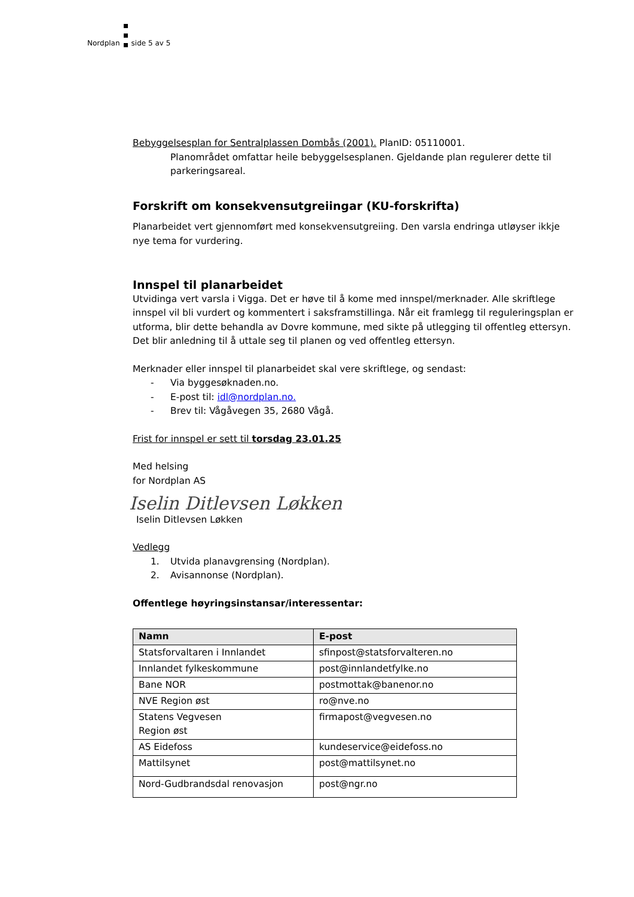Nordplan
side 5 av 5
Bebyggelsesplan for Sentralplassen Dombås (2001). PlanID: 05110001.
Planområdet omfattar heile bebyggelsesplanen. Gjeldande plan regulerer dette til parkeringsareal.
Forskrift om konsekvensutgreiingar (KU-forskrifta)
Planarbeidet vert gjennomført med konsekvensutgreiing. Den varsla endringa utløyser ikkje nye tema for vurdering.
Innspel til planarbeidet
Utvidinga vert varsla i Vigga. Det er høve til å kome med innspel/merknader. Alle skriftlege innspel vil bli vurdert og kommentert i saksframstillinga. Når eit framlegg til reguleringsplan er utforma, blir dette behandla av Dovre kommune, med sikte på utlegging til offentleg ettersyn. Det blir anledning til å uttale seg til planen og ved offentleg ettersyn.
Merknader eller innspel til planarbeidet skal vere skriftlege, og sendast:
- Via byggesøknaden.no.
- E-post til: idl@nordplan.no.
- Brev til: Vågåvegen 35, 2680 Vågå.
Frist for innspel er sett til torsdag 23.01.25
Med helsing
for Nordplan AS
Iselin Ditlevsen Løkken
Iselin Ditlevsen Løkken
Vedlegg
1. Utvida planavgrensing (Nordplan).
2. Avisannonse (Nordplan).
Offentlege høyringsinstansar/interessentar:
| Namn | E-post |
| --- | --- |
| Statsforvaltaren i Innlandet | sfinpost@statsforvalteren.no |
| Innlandet fylkeskommune | post@innlandetfylke.no |
| Bane NOR | postmottak@banenor.no |
| NVE Region øst | ro@nve.no |
| Statens Vegvesen Region øst | firmapost@vegvesen.no |
| AS Eidefoss | kundeservice@eidefoss.no |
| Mattilsynet | post@mattilsynet.no |
| Nord-Gudbrandsdal renovasjon | post@ngr.no |